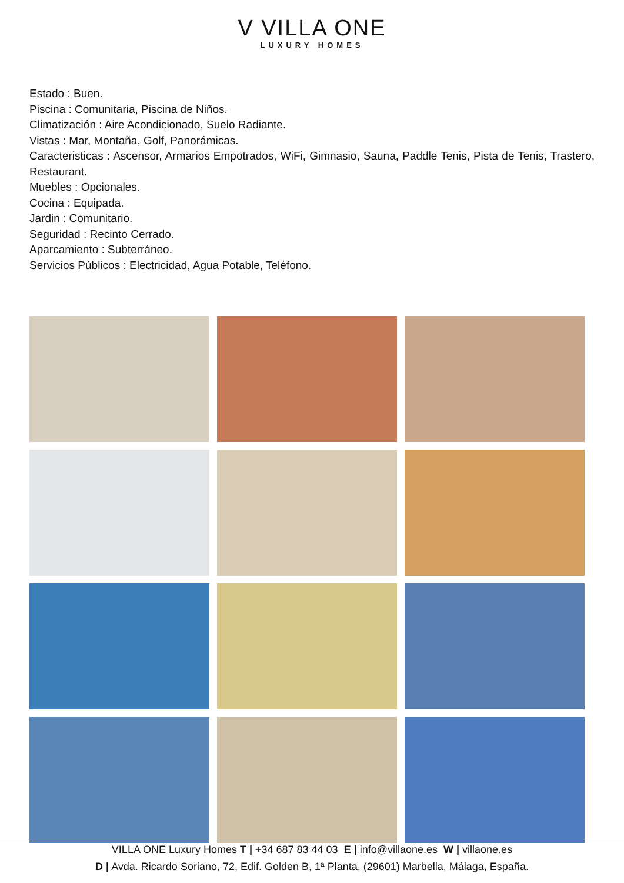V VILLA ONE
LUXURY HOMES
Estado : Buen.
Piscina : Comunitaria, Piscina de Niños.
Climatización : Aire Acondicionado, Suelo Radiante.
Vistas : Mar, Montaña, Golf, Panorámicas.
Caracteristicas : Ascensor, Armarios Empotrados, WiFi, Gimnasio, Sauna, Paddle Tenis, Pista de Tenis, Trastero, Restaurant.
Muebles : Opcionales.
Cocina : Equipada.
Jardin : Comunitario.
Seguridad : Recinto Cerrado.
Aparcamiento : Subterráneo.
Servicios Públicos : Electricidad, Agua Potable, Teléfono.
VILLA ONE Luxury Homes T | +34 687 83 44 03 E | info@villaone.es W | villaone.es
D | Avda. Ricardo Soriano, 72, Edif. Golden B, 1ª Planta, (29601) Marbella, Málaga, España.